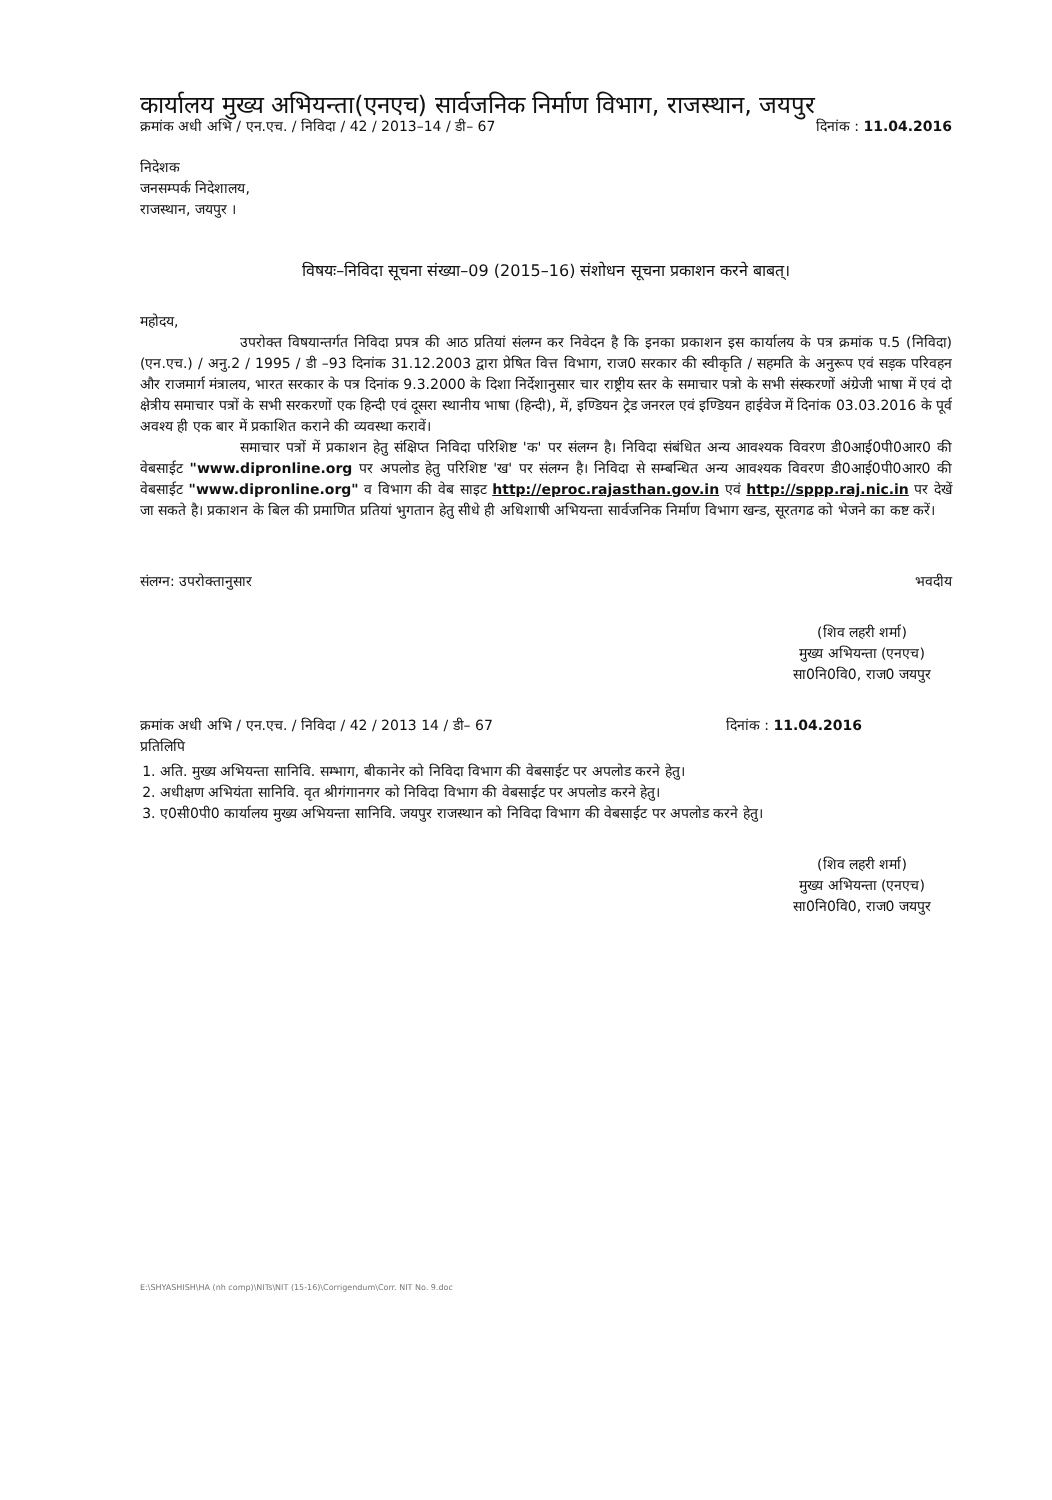कार्यालय मुख्य अभियन्ता(एनएच) सार्वजनिक निर्माण विभाग, राजस्थान, जयपुर
क्रमांक अधी अभि / एन.एच. / निविदा / 42 / 2013–14 / डी– 67 दिनांक : 11.04.2016
निदेशक
जनसम्पर्क निदेशालय,
राजस्थान, जयपुर ।
विषयः–निविदा सूचना संख्या–09 (2015–16) संशोधन सूचना प्रकाशन करने बाबत्।
महोदय,
उपरोक्त विषयान्तर्गत निविदा प्रपत्र की आठ प्रतियां संलग्न कर निवेदन है कि इनका प्रकाशन इस कार्यालय के पत्र क्रमांक प.5 (निविदा) (एन.एच.) / अनु.2 / 1995 / डी –93 दिनांक 31.12.2003 द्वारा प्रेषित वित्त विभाग, राज0 सरकार की स्वीकृति / सहमति के अनुरूप एवं सड़क परिवहन और राजमार्ग मंत्रालय, भारत सरकार के पत्र दिनांक 9.3.2000 के दिशा निर्देशानुसार चार राष्ट्रीय स्तर के समाचार पत्रो के सभी संस्करणों अंग्रेजी भाषा में एवं दो क्षेत्रीय समाचार पत्रों के सभी सरकरणों एक हिन्दी एवं दूसरा स्थानीय भाषा (हिन्दी), में, इण्डियन ट्रेड जनरल एवं इण्डियन हाईवेज में दिनांक 03.03.2016 के पूर्व अवश्य ही एक बार में प्रकाशित कराने की व्यवस्था करावें।
समाचार पत्रों में प्रकाशन हेतु संक्षिप्त निविदा परिशिष्ट 'क' पर संलग्न है। निविदा संबंधित अन्य आवश्यक विवरण डी0आई0पी0आर0 की वेबसाईट "www.dipronline.org पर अपलोड हेतु परिशिष्ट 'ख' पर संलग्न है। निविदा से सम्बन्धित अन्य आवश्यक विवरण डी0आई0पी0आर0 की वेबसाईट "www.dipronline.org" व विभाग की वेब साइट http://eproc.rajasthan.gov.in एवं http://sppp.raj.nic.in पर देखें जा सकते है। प्रकाशन के बिल की प्रमाणित प्रतियां भुगतान हेतु सीधे ही अधिशाषी अभियन्ता सार्वजनिक निर्माण विभाग खन्ड, सूरतगढ को भेजने का कष्ट करें।
संलग्न: उपरोक्तानुसार भवदीय
(शिव लहरी शर्मा)
मुख्य अभियन्ता (एनएच)
सा0नि0वि0, राज0 जयपुर
क्रमांक अधी अभि / एन.एच. / निविदा / 42 / 2013 14 / डी– 67 दिनांक : 11.04.2016
प्रतिलिपि
1. अति. मुख्य अभियन्ता सानिवि. सम्भाग, बीकानेर को निविदा विभाग की वेबसाईट पर अपलोड करने हेतु।
2. अधीक्षण अभियंता सानिवि. वृत श्रीगंगानगर को निविदा विभाग की वेबसाईट पर अपलोड करने हेतु।
3. ए0सी0पी0 कार्यालय मुख्य अभियन्ता सानिवि. जयपुर राजस्थान को निविदा विभाग की वेबसाईट पर अपलोड करने हेतु।
(शिव लहरी शर्मा)
मुख्य अभियन्ता (एनएच)
सा0नि0वि0, राज0 जयपुर
E:\SHYASHISH\HA (nh comp)\NITs\NIT (15-16)\Corrigendum\Corr. NIT No. 9.doc